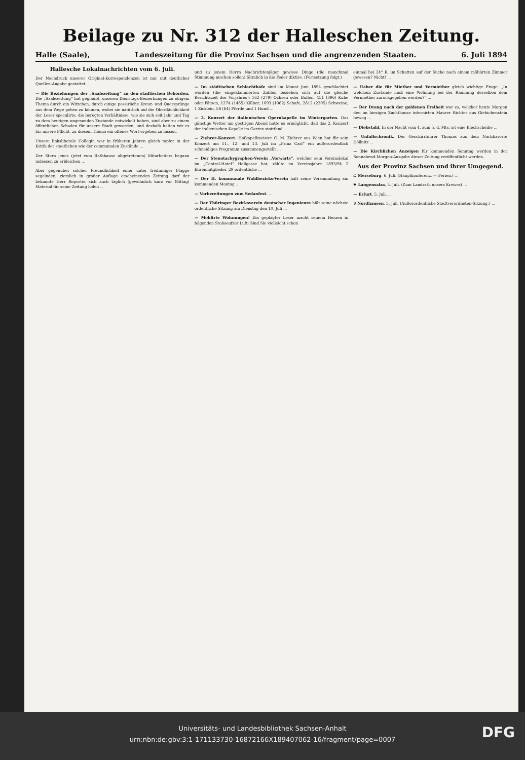Beilage zu Nr. 312 der Halleschen Zeitung.
Halle (Saale), Landeszeitung für die Provinz Sachsen und die angrenzenden Staaten. 6. Juli 1894
Hallesche Lokalnachrichten vom 6. Juli.
Der Nachdruck unserer Original-Korrespondenzen ist nur mit deutlicher Quellen-Angabe gestattet.
— Die Beziehungen der „Saalezeitung“ zu den städtischen Behörden. Die „Saalezeitung“ hat geglaubt, unseren Dienstags-Bemerkungen zu obigem Thema durch ein Witzchen, durch einige possirliche Kreuz- und Quersprünge aus dem Wege gehen zu können, wobei sie natürlich auf die Oberflächlichkeit der Leser speculirte; die beregten Verhältnisse, wie sie sich seit Jahr und Tag zu dem heutigen ungesunden Zustande entwickelt haben, sind aber zu einem öffentlichen Schaden für unsere Stadt geworden, und deshalb halten wir es für unsere Pflicht, zu diesem Thema ein offenes Wort ergehen zu lassen.
Unsere linksliberale Collegin war in früheren Jahren gleich tapfer in der Kritik der staatlichen wie der communalen Zustände ...
Der Stern jenes (jetzt vom Rathhause abgetretenen) Mitarbeiters begann indessen zu erbleichen ...
Aber gegenüber solcher Freundlichkeit einer unter freifinniger Flagge segelnden, ziemlich in großer Auflage erscheinenden Zeitung darf der bekannte Herr Reporter sich auch täglich (gewöhnlich kurz vor Mittag) Material für seine Zeitung holen ...
und zu jenem Herrn Nachrichtenjäger gewisse Dinge (die manchmal Stimmung machen sollen) förmlich in die Feder diktire. (Fortsetzung folgt.)
— Im städtischen Schlachthofe sind im Monat Juni 1894 geschlachtet worden (die eingeklammerten Zahlen beziehen sich auf die gleiche Berichtszeit des Vorjahres): 162 (279) Ochsen oder Bullen, 451 (396) Kühe oder Färsen, 1274 (1465) Kälber, 1093 (1062) Schafe, 2612 (2305) Schweine, 1 Zicklein, 58 (64) Pferde und 1 Hund ...
— 2. Konzert der italienischen Opernkapelle im Wintergarten. Das günstige Wetter am gestrigen Abend hatte es ermöglicht, daß das 2. Konzert der italienischen Kapelle im Garten stattfand ...
— Ziehrer-Konzert. Hofkapellmeister C. M. Ziehrer aus Wien hat für sein Konzert am 11., 12. und 13. Juli im „Prinz Carl“ ein außerordentlich schneidiges Programm zusammengestellt ...
— Der Stenotachygraphen-Verein „Vorwärts“, welcher sein Vereinslokal im „Central-Hotel“ Hallgasse hat, zählte im Vereinsjahre 1893/94 2 Ehrenmitglieder, 29 ordentliche ...
— Der II. kommunale Wahlbezirks-Verein hält seine Versammlung am kommenden Montag ...
— Vorbereitungen zum Sedanfest. ...
— Der Thüringer Bezirksverein deutscher Ingenieure hält seine nächste ordentliche Sitzung am Dienstag den 10. Juli ...
— Möblirte Wohnungen! Ein geplagter Leser macht seinem Herzen in folgenden Stoßseufzer Luft: Sind Sie vielleicht schon
einmal bei 24° R. im Schatten auf der Suche nach einem möblirten Zimmer gewesen? Nicht! ...
— Ueber die für Miether und Vermiether gleich wichtige Frage: „In welchem Zustande muß eine Wohnung bei der Räumung derselben dem Vermiether zurückgegeben werden?“ ...
— Der Drang nach der goldenen Freiheit war es, welcher heute Morgen den im hiesigen Zuchthause internirten Maurer Richter aus Giebichenstein bewog ...
— Diebstahl. In der Nacht vom 4. zum 5. d. Mts. ist eine Blechscheibe ...
— Unfallschronik. Der Geschirrführer Thomas aus dem Nachbarorte Döllnitz ...
— Die Kirchlichen Anzeigen für kommenden Sonntag werden in der Sonnabend-Morgen-Ausgabe dieser Zeitung veröffentlicht werden.
Aus der Provinz Sachsen und ihrer Umgegend.
Ω Merseburg, 6. Juli. (Hauptkonferenz. — Ferien.) ...
✱ Langensalza, 5. Juli. (Zum Landrath unsers Kreises) ...
— Erfurt, 5. Juli. ...
♀ Nordhausen, 5. Juli. (Außerordentliche Stadtverordneten-Sitzung.) ...
Universitäts- und Landesbibliothek Sachsen-Anhalt
urn:nbn:de:gbv:3:1-171133730-16872166X189407062-16/fragment/page=0007
DFG